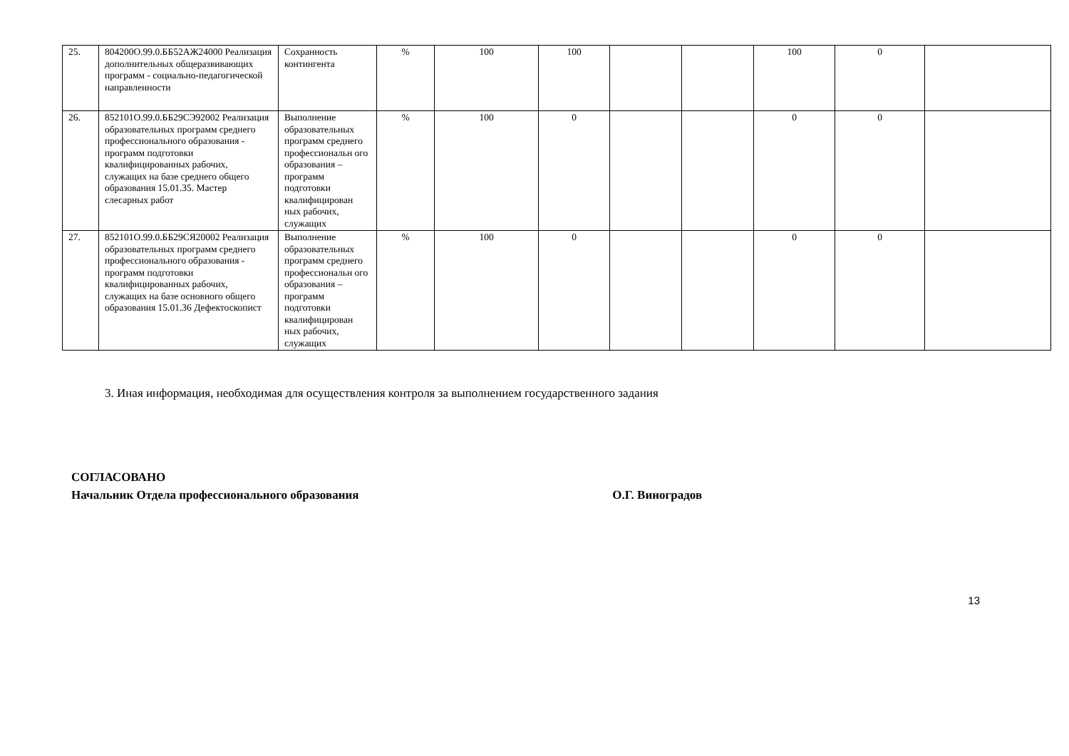| 25. | 804200О.99.0.ББ52АЖ24000 Реализация дополнительных общеразвивающих программ - социально-педагогической направленности | Сохранность контингента | % | 100 | 100 | | | 100 | 0 | |
| 26. | 852101О.99.0.ББ29СЭ92002 Реализация образовательных программ среднего профессионального образования - программ подготовки квалифицированных рабочих, служащих на базе среднего общего образования 15.01.35. Мастер слесарных работ | Выполнение образовательных программ среднего профессиональн ого образования – программ подготовки квалифицирован ных рабочих, служащих | % | 100 | 0 | | | 0 | 0 | |
| 27. | 852101О.99.0.ББ29СЯ20002 Реализация образовательных программ среднего профессионального образования - программ подготовки квалифицированных рабочих, служащих на базе основного общего образования 15.01.36 Дефектоскопист | Выполнение образовательных программ среднего профессиональн ого образования – программ подготовки квалифицирован ных рабочих, служащих | % | 100 | 0 | | | 0 | 0 | |
3. Иная информация, необходимая для осуществления контроля за выполнением государственного задания
СОГЛАСОВАНО
Начальник Отдела профессионального образования О.Г. Виноградов
13